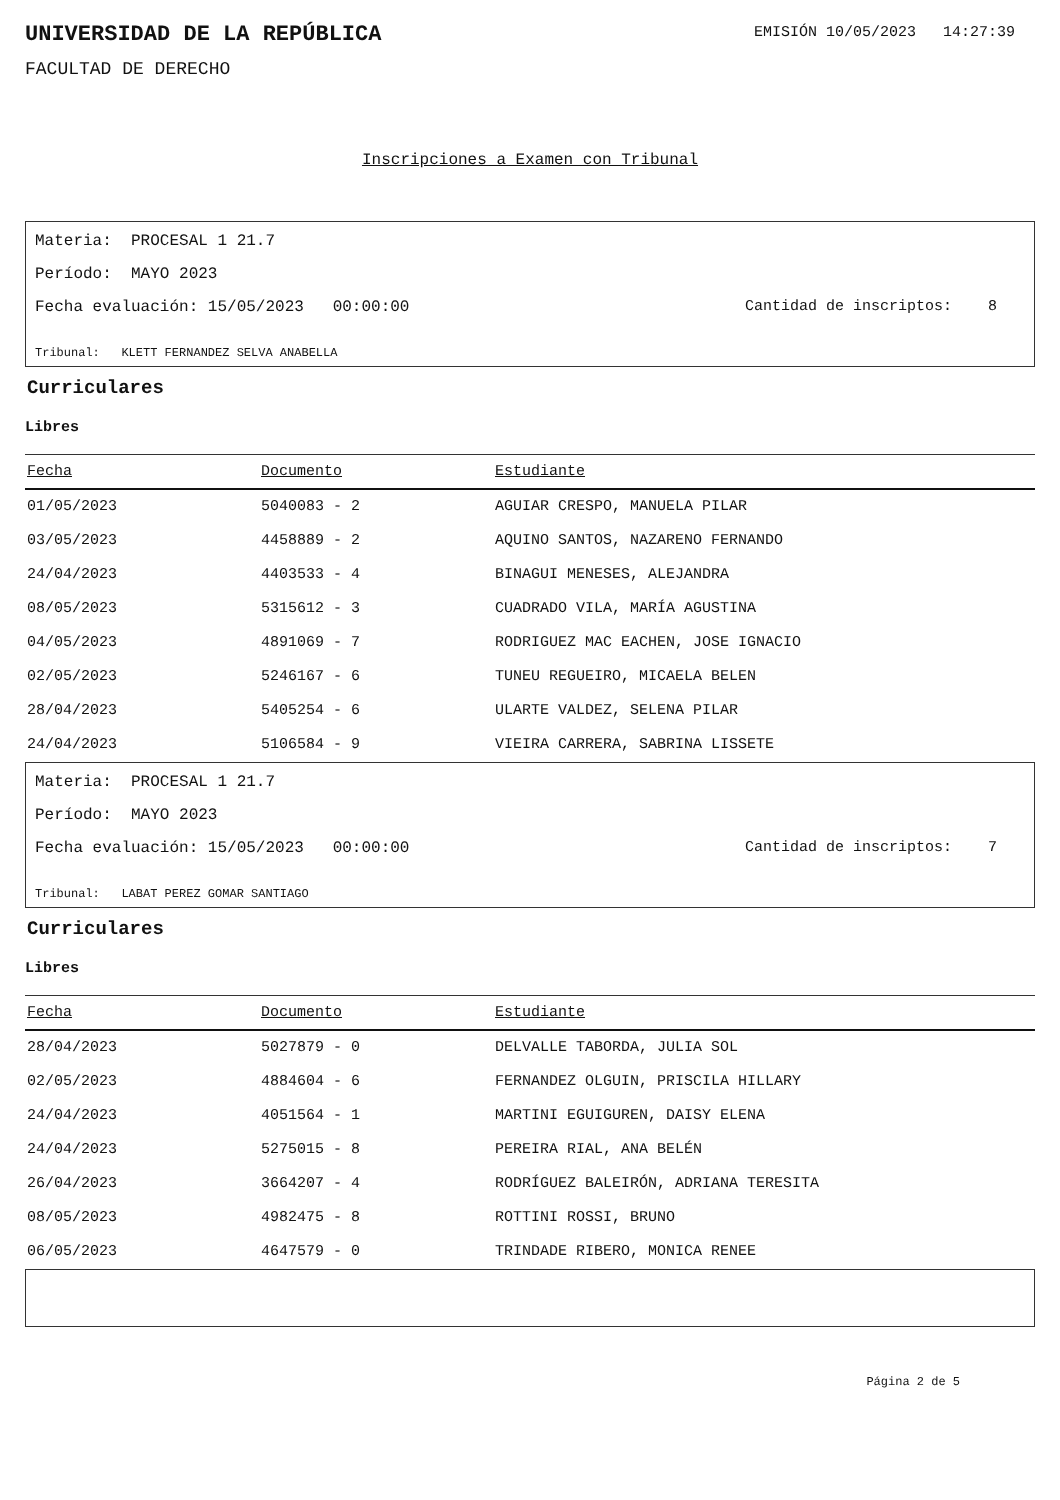UNIVERSIDAD DE LA REPÚBLICA
EMISIÓN 10/05/2023 14:27:39
FACULTAD DE DERECHO
Inscripciones a Examen con Tribunal
Materia: PROCESAL 1 21.7
Período: MAYO 2023
Fecha evaluación: 15/05/2023 00:00:00 Cantidad de inscriptos: 8
Tribunal: KLETT FERNANDEZ SELVA ANABELLA
Curriculares
Libres
| Fecha | Documento | Estudiante |
| --- | --- | --- |
| 01/05/2023 | 5040083 - 2 | AGUIAR CRESPO, MANUELA PILAR |
| 03/05/2023 | 4458889 - 2 | AQUINO SANTOS, NAZARENO FERNANDO |
| 24/04/2023 | 4403533 - 4 | BINAGUI MENESES, ALEJANDRA |
| 08/05/2023 | 5315612 - 3 | CUADRADO VILA, MARÍA AGUSTINA |
| 04/05/2023 | 4891069 - 7 | RODRIGUEZ MAC EACHEN, JOSE IGNACIO |
| 02/05/2023 | 5246167 - 6 | TUNEU REGUEIRO, MICAELA BELEN |
| 28/04/2023 | 5405254 - 6 | ULARTE VALDEZ, SELENA PILAR |
| 24/04/2023 | 5106584 - 9 | VIEIRA CARRERA, SABRINA LISSETE |
Materia: PROCESAL 1 21.7
Período: MAYO 2023
Fecha evaluación: 15/05/2023 00:00:00 Cantidad de inscriptos: 7
Tribunal: LABAT PEREZ GOMAR SANTIAGO
Curriculares
Libres
| Fecha | Documento | Estudiante |
| --- | --- | --- |
| 28/04/2023 | 5027879 - 0 | DELVALLE TABORDA, JULIA SOL |
| 02/05/2023 | 4884604 - 6 | FERNANDEZ OLGUIN, PRISCILA HILLARY |
| 24/04/2023 | 4051564 - 1 | MARTINI EGUIGUREN, DAISY ELENA |
| 24/04/2023 | 5275015 - 8 | PEREIRA RIAL, ANA BELÉN |
| 26/04/2023 | 3664207 - 4 | RODRÍGUEZ BALEIRÓN, ADRIANA TERESITA |
| 08/05/2023 | 4982475 - 8 | ROTTINI ROSSI, BRUNO |
| 06/05/2023 | 4647579 - 0 | TRINDADE RIBERO, MONICA RENEE |
Página 2 de 5